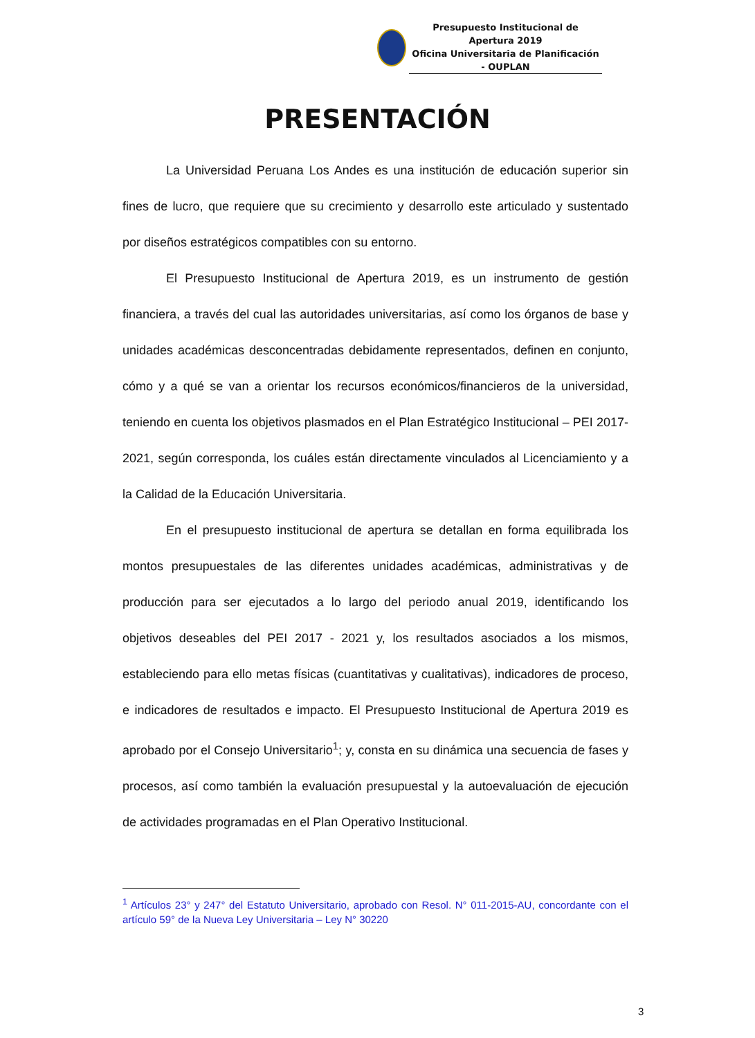Presupuesto Institucional de Apertura 2019
Oficina Universitaria de Planificación - OUPLAN
PRESENTACIÓN
La Universidad Peruana Los Andes es una institución de educación superior sin fines de lucro, que requiere que su crecimiento y desarrollo este articulado y sustentado por diseños estratégicos compatibles con su entorno.
El Presupuesto Institucional de Apertura 2019, es un instrumento de gestión financiera, a través del cual las autoridades universitarias, así como los órganos de base y unidades académicas desconcentradas debidamente representados, definen en conjunto, cómo y a qué se van a orientar los recursos económicos/financieros de la universidad, teniendo en cuenta los objetivos plasmados en el Plan Estratégico Institucional – PEI 2017-2021, según corresponda, los cuáles están directamente vinculados al Licenciamiento y a la Calidad de la Educación Universitaria.
En el presupuesto institucional de apertura se detallan en forma equilibrada los montos presupuestales de las diferentes unidades académicas, administrativas y de producción para ser ejecutados a lo largo del periodo anual 2019, identificando los objetivos deseables del PEI 2017 - 2021 y, los resultados asociados a los mismos, estableciendo para ello metas físicas (cuantitativas y cualitativas), indicadores de proceso, e indicadores de resultados e impacto. El Presupuesto Institucional de Apertura 2019 es aprobado por el Consejo Universitario<sup>1</sup>; y, consta en su dinámica una secuencia de fases y procesos, así como también la evaluación presupuestal y la autoevaluación de ejecución de actividades programadas en el Plan Operativo Institucional.
<sup>1</sup> Artículos 23° y 247° del Estatuto Universitario, aprobado con Resol. N° 011-2015-AU, concordante con el artículo 59° de la Nueva Ley Universitaria – Ley N° 30220
3